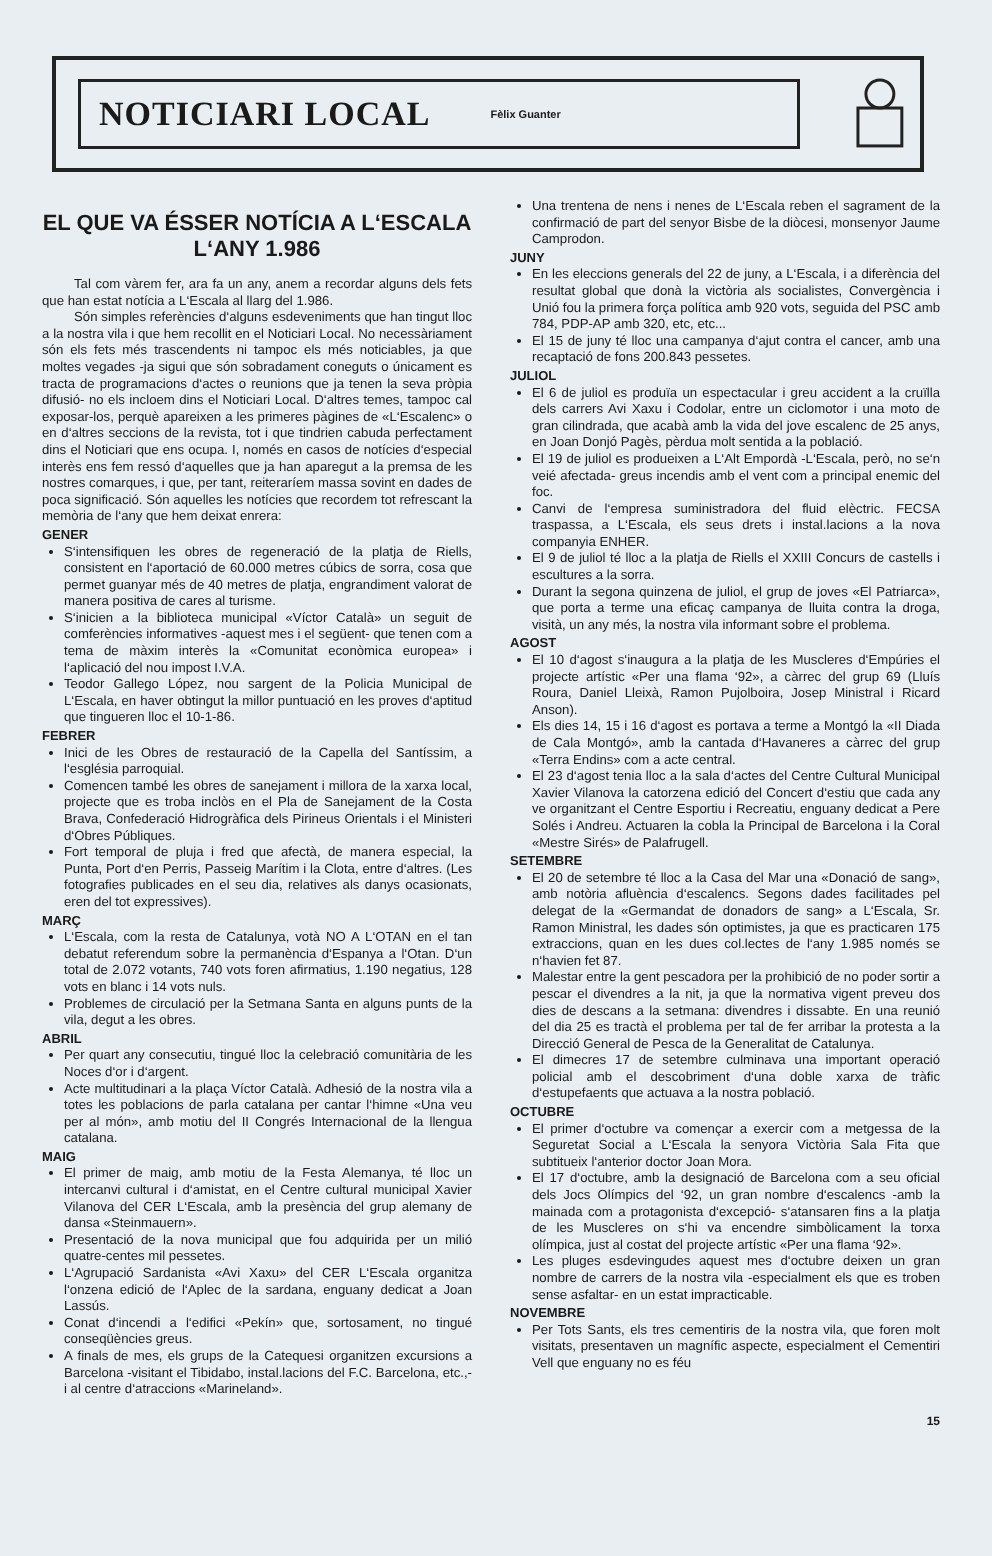NOTICIARI LOCAL
Fèlix Guanter
EL QUE VA ÉSSER NOTÍCIA A L‘ESCALA L‘ANY 1.986
Tal com vàrem fer, ara fa un any, anem a recordar alguns dels fets que han estat notícia a L‘Escala al llarg del 1.986.
Són simples referències d‘alguns esdeveniments que han tingut lloc a la nostra vila i que hem recollit en el Noticiari Local. No necessàriament són els fets més trascendents ni tampoc els més noticiables, ja que moltes vegades -ja sigui que són sobradament coneguts o únicament es tracta de programacions d‘actes o reunions que ja tenen la seva pròpia difusió- no els incloem dins el Noticiari Local. D‘altres temes, tampoc cal exposar-los, perquè apareixen a les primeres pàgines de «L‘Escalenc» o en d‘altres seccions de la revista, tot i que tindrien cabuda perfectament dins el Noticiari que ens ocupa. I, només en casos de notícies d‘especial interès ens fem ressó d‘aquelles que ja han aparegut a la premsa de les nostres comarques, i que, per tant, reiteraríem massa sovint en dades de poca significació. Són aquelles les notícies que recordem tot refrescant la memòria de l‘any que hem deixat enrera:
GENER
S‘intensifiquen les obres de regeneració de la platja de Riells, consistent en l‘aportació de 60.000 metres cúbics de sorra, cosa que permet guanyar més de 40 metres de platja, engrandiment valorat de manera positiva de cares al turisme.
S‘inicien a la biblioteca municipal «Víctor Català» un seguit de comferències informatives -aquest mes i el següent- que tenen com a tema de màxim interès la «Comunitat econòmica europea» i l‘aplicació del nou impost I.V.A.
Teodor Gallego López, nou sargent de la Policia Municipal de L‘Escala, en haver obtingut la millor puntuació en les proves d‘aptitud que tingueren lloc el 10-1-86.
FEBRER
Inici de les Obres de restauració de la Capella del Santíssim, a l‘església parroquial.
Comencen també les obres de sanejament i millora de la xarxa local, projecte que es troba inclòs en el Pla de Sanejament de la Costa Brava, Confederació Hidrogràfica dels Pirineus Orientals i el Ministeri d‘Obres Públiques.
Fort temporal de pluja i fred que afectà, de manera especial, la Punta, Port d‘en Perris, Passeig Marítim i la Clota, entre d‘altres. (Les fotografies publicades en el seu dia, relatives als danys ocasionats, eren del tot expressives).
MARÇ
L‘Escala, com la resta de Catalunya, votà NO A L‘OTAN en el tan debatut referendum sobre la permanència d‘Espanya a l‘Otan. D‘un total de 2.072 votants, 740 vots foren afirmatius, 1.190 negatius, 128 vots en blanc i 14 vots nuls.
Problemes de circulació per la Setmana Santa en alguns punts de la vila, degut a les obres.
ABRIL
Per quart any consecutiu, tingué lloc la celebració comunitària de les Noces d‘or i d‘argent.
Acte multitudinari a la plaça Víctor Català. Adhesió de la nostra vila a totes les poblacions de parla catalana per cantar l‘himne «Una veu per al món», amb motiu del II Congrés Internacional de la llengua catalana.
MAIG
El primer de maig, amb motiu de la Festa Alemanya, té lloc un intercanvi cultural i d‘amistat, en el Centre cultural municipal Xavier Vilanova del CER L‘Escala, amb la presència del grup alemany de dansa «Steinmauern».
Presentació de la nova municipal que fou adquirida per un milió quatre-centes mil pessetes.
L‘Agrupació Sardanista «Avi Xaxu» del CER L‘Escala organitza l‘onzena edició de l‘Aplec de la sardana, enguany dedicat a Joan Lassús.
Conat d‘incendi a l‘edifici «Pekín» que, sortosament, no tingué conseqüències greus.
A finals de mes, els grups de la Catequesi organitzen excursions a Barcelona -visitant el Tibidabo, instal.lacions del F.C. Barcelona, etc.,- i al centre d‘atraccions «Marineland».
Una trentena de nens i nenes de L‘Escala reben el sagrament de la confirmació de part del senyor Bisbe de la diòcesi, monsenyor Jaume Camprodon.
JUNY
En les eleccions generals del 22 de juny, a L‘Escala, i a diferència del resultat global que donà la victòria als socialistes, Convergència i Unió fou la primera força política amb 920 vots, seguida del PSC amb 784, PDP-AP amb 320, etc, etc...
El 15 de juny té lloc una campanya d‘ajut contra el cancer, amb una recaptació de fons 200.843 pessetes.
JULIOL
El 6 de juliol es produïa un espectacular i greu accident a la cruïlla dels carrers Avi Xaxu i Codolar, entre un ciclomotor i una moto de gran cilindrada, que acabà amb la vida del jove escalenc de 25 anys, en Joan Donjó Pagès, pèrdua molt sentida a la població.
El 19 de juliol es produeixen a L‘Alt Empordà -L‘Escala, però, no se‘n veié afectada- greus incendis amb el vent com a principal enemic del foc.
Canvi de l‘empresa suministradora del fluid elèctric. FECSA traspassa, a L‘Escala, els seus drets i instal.lacions a la nova companyia ENHER.
El 9 de juliol té lloc a la platja de Riells el XXIII Concurs de castells i escultures a la sorra.
Durant la segona quinzena de juliol, el grup de joves «El Patriarca», que porta a terme una eficaç campanya de lluita contra la droga, visità, un any més, la nostra vila informant sobre el problema.
AGOST
El 10 d‘agost s‘inaugura a la platja de les Muscleres d‘Empúries el projecte artístic «Per una flama ‘92», a càrrec del grup 69 (Lluís Roura, Daniel Lleixà, Ramon Pujolboira, Josep Ministral i Ricard Anson).
Els dies 14, 15 i 16 d‘agost es portava a terme a Montgó la «II Diada de Cala Montgó», amb la cantada d‘Havaneres a càrrec del grup «Terra Endins» com a acte central.
El 23 d‘agost tenia lloc a la sala d‘actes del Centre Cultural Municipal Xavier Vilanova la catorzena edició del Concert d‘estiu que cada any ve organitzant el Centre Esportiu i Recreatiu, enguany dedicat a Pere Solés i Andreu. Actuaren la cobla la Principal de Barcelona i la Coral «Mestre Sirés» de Palafrugell.
SETEMBRE
El 20 de setembre té lloc a la Casa del Mar una «Donació de sang», amb notòria afluència d‘escalencs. Segons dades facilitades pel delegat de la «Germandat de donadors de sang» a L‘Escala, Sr. Ramon Ministral, les dades són optimistes, ja que es practicaren 175 extraccions, quan en les dues col.lectes de l‘any 1.985 només se n‘havien fet 87.
Malestar entre la gent pescadora per la prohibició de no poder sortir a pescar el divendres a la nit, ja que la normativa vigent preveu dos dies de descans a la setmana: divendres i dissabte. En una reunió del dia 25 es tractà el problema per tal de fer arribar la protesta a la Direcció General de Pesca de la Generalitat de Catalunya.
El dimecres 17 de setembre culminava una important operació policial amb el descobriment d‘una doble xarxa de tràfic d‘estupefaents que actuava a la nostra població.
OCTUBRE
El primer d‘octubre va començar a exercir com a metgessa de la Seguretat Social a L‘Escala la senyora Victòria Sala Fita que subtitueix l‘anterior doctor Joan Mora.
El 17 d‘octubre, amb la designació de Barcelona com a seu oficial dels Jocs Olímpics del ‘92, un gran nombre d‘escalencs -amb la mainada com a protagonista d‘excepció- s‘atansaren fins a la platja de les Muscleres on s‘hi va encendre simbòlicament la torxa olímpica, just al costat del projecte artístic «Per una flama ‘92».
Les pluges esdevingudes aquest mes d‘octubre deixen un gran nombre de carrers de la nostra vila -especialment els que es troben sense asfaltar- en un estat impracticable.
NOVEMBRE
Per Tots Sants, els tres cementiris de la nostra vila, que foren molt visitats, presentaven un magnífic aspecte, especialment el Cementiri Vell que enguany no es féu
15